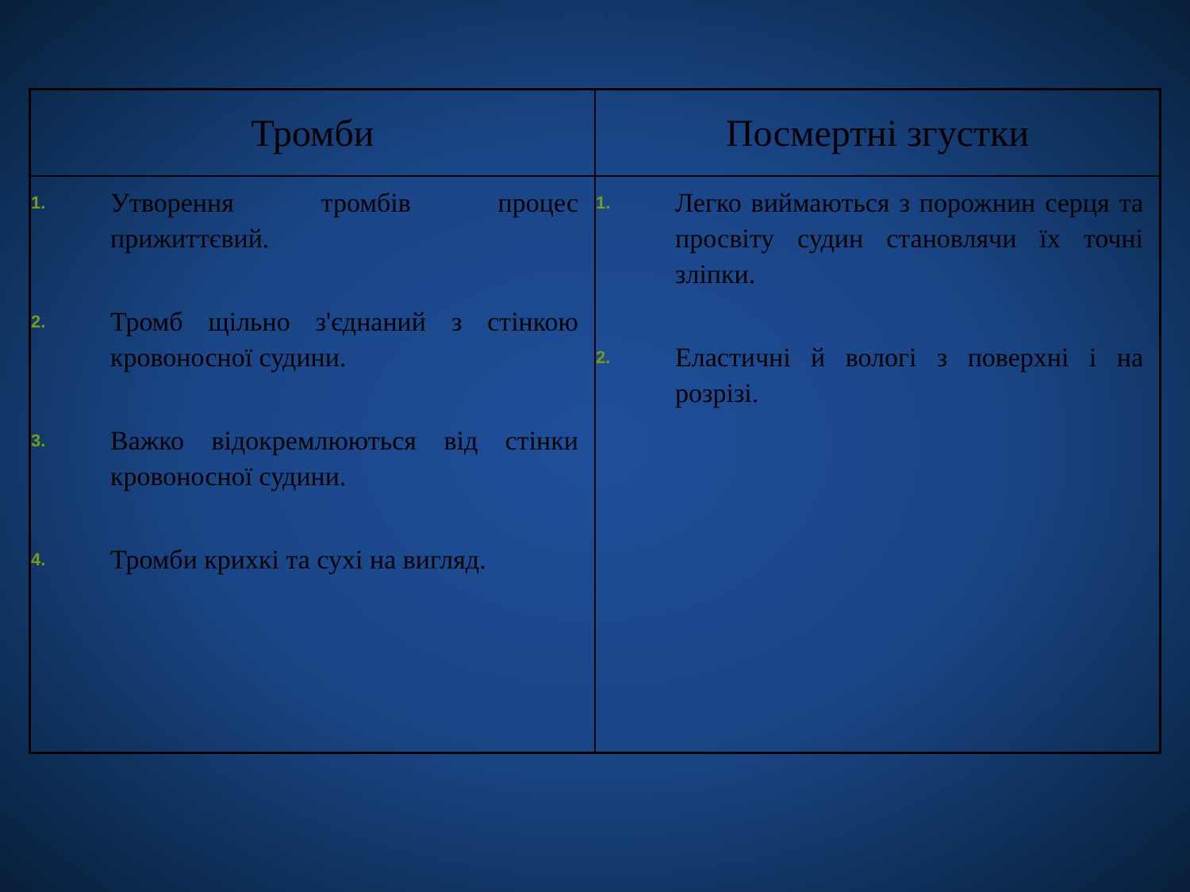| Тромби | Посмертні згустки |
| --- | --- |
| 1. Утворення тромбів процес прижиттєвий. 2. Тромб щільно з'єднаний з стінкою кровоносної судини. 3. Важко відокремлюються від стінки кровоносної судини. 4. Тромби крихкі та сухі на вигляд. | 1. Легко виймаються з порожнин серця та просвіту судин становлячи їх точні зліпки. 2. Еластичні й вологі з поверхні і на розрізі. |